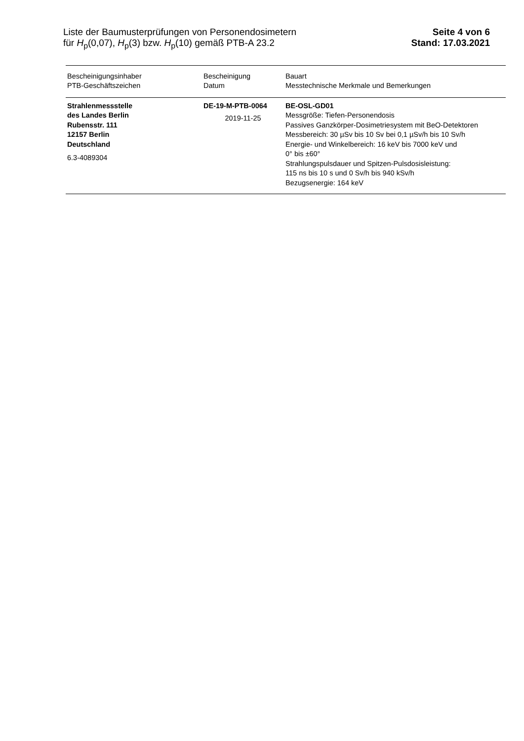Liste der Baumusterprüfungen von Personendosimetern
für H<sub>p</sub>(0,07), H<sub>p</sub>(3) bzw. H<sub>p</sub>(10) gemäß PTB-A 23.2
Seite 4 von 6
Stand: 17.03.2021
| Bescheinigungsinhaber PTB-Geschäftszeichen | Bescheinigung Datum | Bauart Messtechnische Merkmale und Bemerkungen |
| --- | --- | --- |
| Strahlenmessstelle des Landes Berlin Rubensstr. 111 12157 Berlin Deutschland 6.3-4089304 | DE-19-M-PTB-0064 2019-11-25 | BE-OSL-GD01 Messgröße: Tiefen-Personendosis Passives Ganzkörper-Dosimetriesystem mit BeO-Detektoren Messbereich: 30 µSv bis 10 Sv bei 0,1 µSv/h bis 10 Sv/h Energie- und Winkelbereich: 16 keV bis 7000 keV und 0° bis ±60° Strahlungspulsdauer und Spitzen-Pulsdosisleistung: 115 ns bis 10 s und 0 Sv/h bis 940 kSv/h Bezugsenergie: 164 keV |